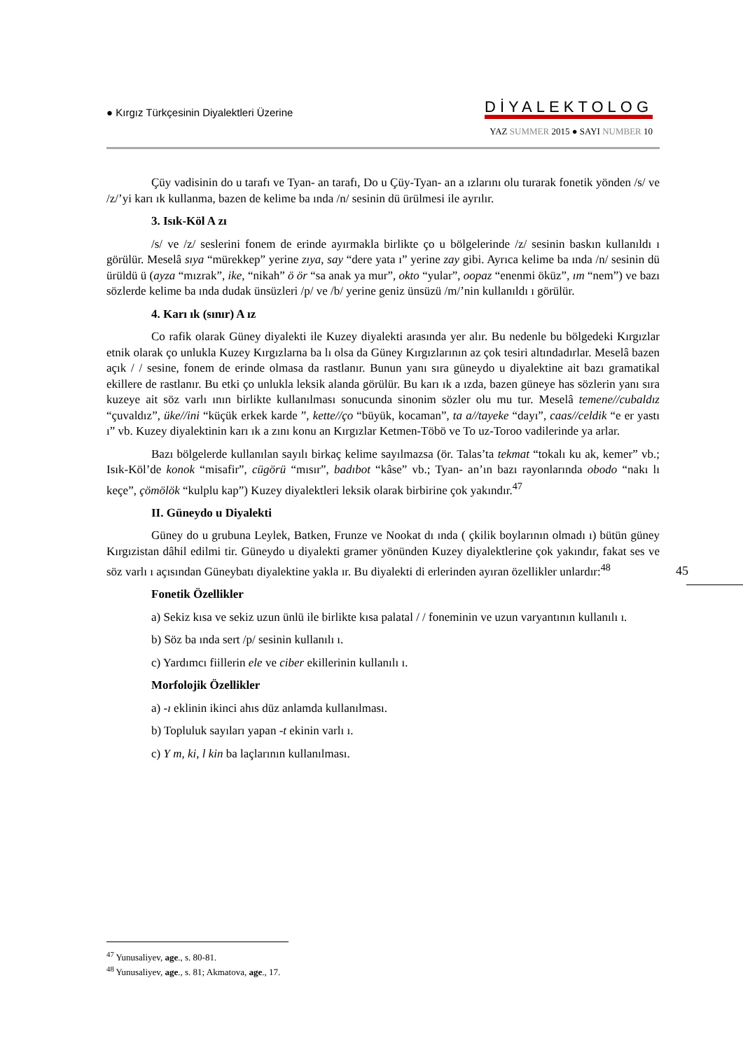● Kırgız Türkçesinin Diyalektleri Üzerine
DİYALEKTOLOG
YAZ SUMMER 2015 ● SAYI NUMBER 10
Çüy vadisinin do u tarafı ve Tyan- an tarafı, Do u Çüy-Tyan- an a ızlarını olu turarak fonetik yönden /s/ ve /z/’yi karı ık kullanma, bazen de kelime ba ında /n/ sesinin dü ürülmesi ile ayrılır.
3. Isık-Köl A zı
/s/ ve /z/ seslerini fonem de erinde ayırmakla birlikte ço u bölgelerinde /z/ sesinin baskın kullanıldı ı görülür. Meselâ sıya “mürekkep” yerine zıya, say “dere yata ı” yerine zay gibi. Ayrıca kelime ba ında /n/ sesinin dü ürüldü ü (ayza “mızrak”, ike, “nikah” ö ör “sa anak ya mur”, okto “yular”, oopaz “enenmi öküz”, ım “nem”) ve bazı sözlerde kelime ba ında dudak ünsüzleri /p/ ve /b/ yerine geniz ünsüzü /m/’nin kullanıldı ı görülür.
4. Karı ık (sınır) A ız
Co rafik olarak Güney diyalekti ile Kuzey diyalekti arasında yer alır. Bu nedenle bu bölgedeki Kırgızlar etnik olarak ço unlukla Kuzey Kırgızlarna ba lı olsa da Güney Kırgızlarının az çok tesiri altındadırlar. Meselâ bazen açık / / sesine, fonem de erinde olmasa da rastlanır. Bunun yanı sıra güneydo u diyalektine ait bazı gramatikal ekillere de rastlanır. Bu etki ço unlukla leksik alanda görülür. Bu karı ık a ızda, bazen güneye has sözlerin yanı sıra kuzeye ait söz varlı ının birlikte kullanılması sonucunda sinonim sözler olu mu tur. Meselâ temene//cubaldız “çuvaldız”, üke//ini “küçük erkek karde ”, kette//ço “büyük, kocaman”, ta a//tayeke “dayı”, caas//celdik “e er yastı ı” vb. Kuzey diyalektinin karı ık a zını konu an Kırgızlar Ketmen-Töbö ve To uz-Toroo vadilerinde ya arlar.
Bazı bölgelerde kullanılan sayılı birkaç kelime sayılmazsa (ör. Talas’ta tekmat “tokalı ku ak, kemer” vb.; Isık-Köl’de konok “misafir”, cügörü “mısır”, badıbot “kâse” vb.; Tyan- an’ın bazı rayonlarında obodo “nakı lı keçe”, çömölök “kulplu kap”) Kuzey diyalektleri leksik olarak birbirine çok yakındır.<sup>47</sup>
II. Güneydo u Diyalekti
Güney do u grubuna Leylek, Batken, Frunze ve Nookat dı ında ( çkilik boylarının olmadı ı) bütün güney Kırgızistan dâhil edilmi tir. Güneydo u diyalekti gramer yönünden Kuzey diyalektlerine çok yakındır, fakat ses ve söz varlı ı açısından Güneybatı diyalektine yakla ır. Bu diyalekti di erlerinden ayıran özellikler unlardır:<sup>48</sup>
Fonetik Özellikler
a) Sekiz kısa ve sekiz uzun ünlü ile birlikte kısa palatal / / foneminin ve uzun varyantının kullanılı ı.
b) Söz ba ında sert /p/ sesinin kullanılı ı.
c) Yardımcı fiillerin ele ve ciber ekillerinin kullanılı ı.
Morfolojik Özellikler
a) -ı eklinin ikinci ahıs düz anlamda kullanılması.
b) Topluluk sayıları yapan -t ekinin varlı ı.
c) Y m, ki, l kin ba laçlarının kullanılması.
45
<sup>47</sup> Yunusaliyev, age., s. 80-81.
<sup>48</sup> Yunusaliyev, age., s. 81; Akmatova, age., 17.